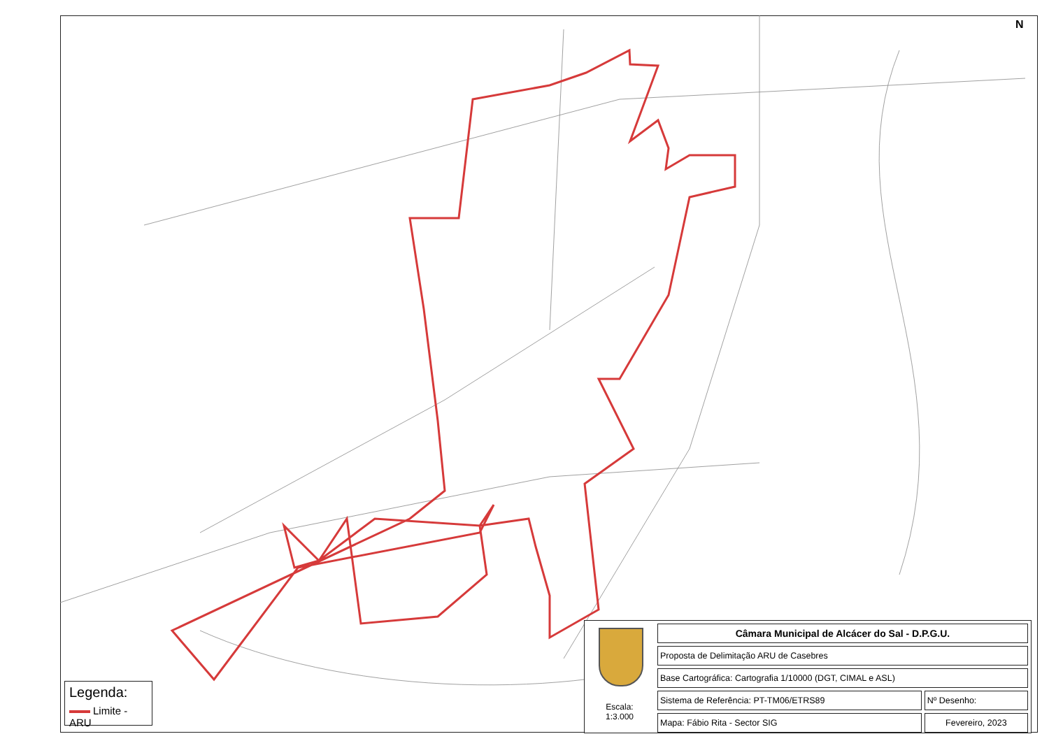N
Legenda:
Limite - ARU
Escala:
1:3.000
| Câmara Municipal de Alcácer do Sal - D.P.G.U. | |
| Proposta de Delimitação ARU de Casebres | |
| Base Cartográfica: Cartografia 1/10000 (DGT, CIMAL e ASL) | |
| Sistema de Referência: PT-TM06/ETRS89 | Nº Desenho: |
| Mapa: Fábio Rita - Sector SIG | Fevereiro, 2023 |